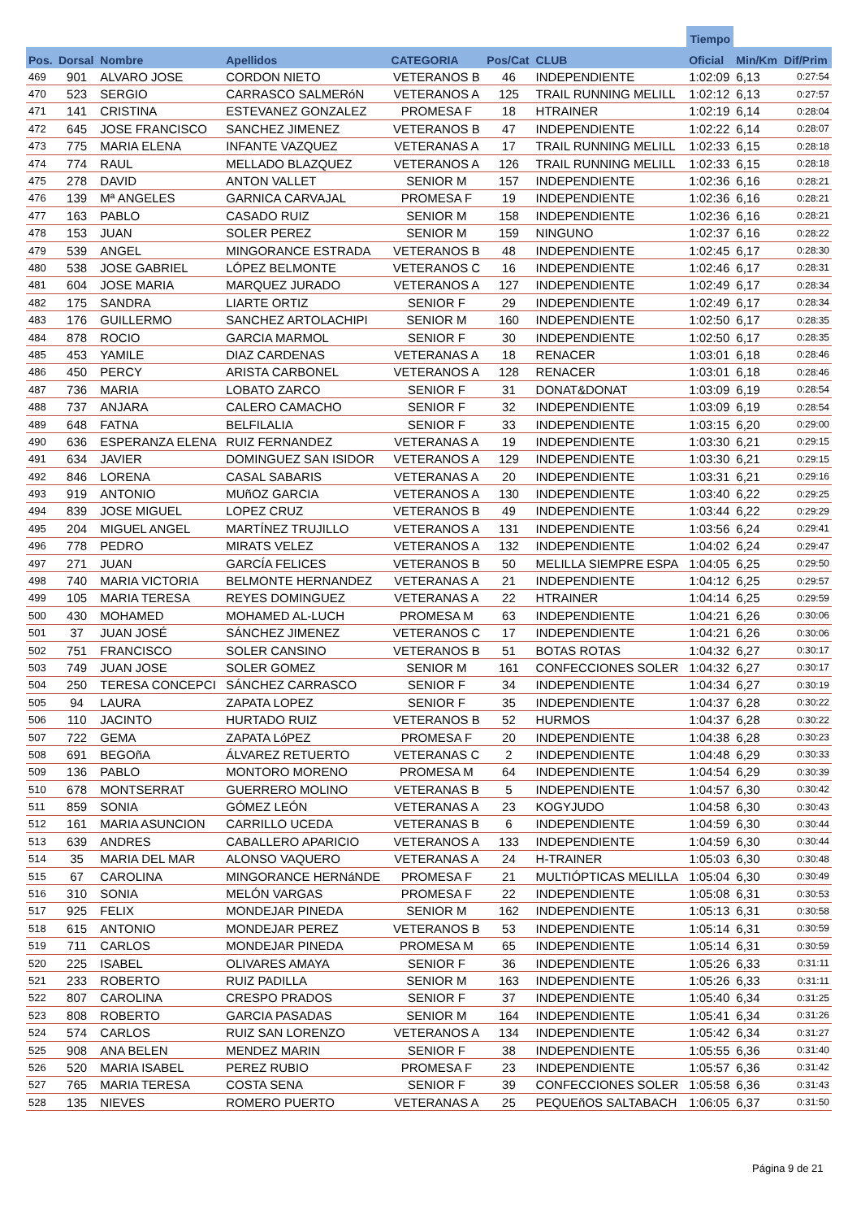| | | | | | | | Tiempo | | |
| --- | --- | --- | --- | --- | --- | --- | --- | --- | --- |
| Pos. | Dorsal | Nombre | Apellidos | CATEGORIA | Pos/Cat | CLUB | Oficial | Min/Km | Dif/Prim |
| 469 | 901 | ALVARO JOSE | CORDON NIETO | VETERANOS B | 46 | INDEPENDIENTE | 1:02:09 | 6,13 | 0:27:54 |
| 470 | 523 | SERGIO | CARRASCO SALMERóN | VETERANOS A | 125 | TRAIL RUNNING MELILL | 1:02:12 | 6,13 | 0:27:57 |
| 471 | 141 | CRISTINA | ESTEVANEZ GONZALEZ | PROMESA F | 18 | HTRAINER | 1:02:19 | 6,14 | 0:28:04 |
| 472 | 645 | JOSE FRANCISCO | SANCHEZ JIMENEZ | VETERANOS B | 47 | INDEPENDIENTE | 1:02:22 | 6,14 | 0:28:07 |
| 473 | 775 | MARIA ELENA | INFANTE VAZQUEZ | VETERANAS A | 17 | TRAIL RUNNING MELILL | 1:02:33 | 6,15 | 0:28:18 |
| 474 | 774 | RAUL | MELLADO BLAZQUEZ | VETERANOS A | 126 | TRAIL RUNNING MELILL | 1:02:33 | 6,15 | 0:28:18 |
| 475 | 278 | DAVID | ANTON VALLET | SENIOR M | 157 | INDEPENDIENTE | 1:02:36 | 6,16 | 0:28:21 |
| 476 | 139 | Mª ANGELES | GARNICA CARVAJAL | PROMESA F | 19 | INDEPENDIENTE | 1:02:36 | 6,16 | 0:28:21 |
| 477 | 163 | PABLO | CASADO RUIZ | SENIOR M | 158 | INDEPENDIENTE | 1:02:36 | 6,16 | 0:28:21 |
| 478 | 153 | JUAN | SOLER PEREZ | SENIOR M | 159 | NINGUNO | 1:02:37 | 6,16 | 0:28:22 |
| 479 | 539 | ANGEL | MINGORANCE ESTRADA | VETERANOS B | 48 | INDEPENDIENTE | 1:02:45 | 6,17 | 0:28:30 |
| 480 | 538 | JOSE GABRIEL | LÓPEZ BELMONTE | VETERANOS C | 16 | INDEPENDIENTE | 1:02:46 | 6,17 | 0:28:31 |
| 481 | 604 | JOSE MARIA | MARQUEZ JURADO | VETERANOS A | 127 | INDEPENDIENTE | 1:02:49 | 6,17 | 0:28:34 |
| 482 | 175 | SANDRA | LIARTE ORTIZ | SENIOR F | 29 | INDEPENDIENTE | 1:02:49 | 6,17 | 0:28:34 |
| 483 | 176 | GUILLERMO | SANCHEZ ARTOLACHIPI | SENIOR M | 160 | INDEPENDIENTE | 1:02:50 | 6,17 | 0:28:35 |
| 484 | 878 | ROCIO | GARCIA MARMOL | SENIOR F | 30 | INDEPENDIENTE | 1:02:50 | 6,17 | 0:28:35 |
| 485 | 453 | YAMILE | DIAZ CARDENAS | VETERANAS A | 18 | RENACER | 1:03:01 | 6,18 | 0:28:46 |
| 486 | 450 | PERCY | ARISTA CARBONEL | VETERANOS A | 128 | RENACER | 1:03:01 | 6,18 | 0:28:46 |
| 487 | 736 | MARIA | LOBATO ZARCO | SENIOR F | 31 | DONAT&DONAT | 1:03:09 | 6,19 | 0:28:54 |
| 488 | 737 | ANJARA | CALERO CAMACHO | SENIOR F | 32 | INDEPENDIENTE | 1:03:09 | 6,19 | 0:28:54 |
| 489 | 648 | FATNA | BELFILALIA | SENIOR F | 33 | INDEPENDIENTE | 1:03:15 | 6,20 | 0:29:00 |
| 490 | 636 | ESPERANZA ELENA | RUIZ FERNANDEZ | VETERANAS A | 19 | INDEPENDIENTE | 1:03:30 | 6,21 | 0:29:15 |
| 491 | 634 | JAVIER | DOMINGUEZ SAN ISIDOR | VETERANOS A | 129 | INDEPENDIENTE | 1:03:30 | 6,21 | 0:29:15 |
| 492 | 846 | LORENA | CASAL SABARIS | VETERANAS A | 20 | INDEPENDIENTE | 1:03:31 | 6,21 | 0:29:16 |
| 493 | 919 | ANTONIO | MUñOZ GARCIA | VETERANOS A | 130 | INDEPENDIENTE | 1:03:40 | 6,22 | 0:29:25 |
| 494 | 839 | JOSE MIGUEL | LOPEZ CRUZ | VETERANOS B | 49 | INDEPENDIENTE | 1:03:44 | 6,22 | 0:29:29 |
| 495 | 204 | MIGUEL ANGEL | MARTÍNEZ TRUJILLO | VETERANOS A | 131 | INDEPENDIENTE | 1:03:56 | 6,24 | 0:29:41 |
| 496 | 778 | PEDRO | MIRATS VELEZ | VETERANOS A | 132 | INDEPENDIENTE | 1:04:02 | 6,24 | 0:29:47 |
| 497 | 271 | JUAN | GARCÍA FELICES | VETERANOS B | 50 | MELILLA SIEMPRE ESPA | 1:04:05 | 6,25 | 0:29:50 |
| 498 | 740 | MARIA VICTORIA | BELMONTE HERNANDEZ | VETERANAS A | 21 | INDEPENDIENTE | 1:04:12 | 6,25 | 0:29:57 |
| 499 | 105 | MARIA TERESA | REYES DOMINGUEZ | VETERANAS A | 22 | HTRAINER | 1:04:14 | 6,25 | 0:29:59 |
| 500 | 430 | MOHAMED | MOHAMED AL-LUCH | PROMESA M | 63 | INDEPENDIENTE | 1:04:21 | 6,26 | 0:30:06 |
| 501 | 37 | JUAN JOSÉ | SÁNCHEZ JIMENEZ | VETERANOS C | 17 | INDEPENDIENTE | 1:04:21 | 6,26 | 0:30:06 |
| 502 | 751 | FRANCISCO | SOLER CANSINO | VETERANOS B | 51 | BOTAS ROTAS | 1:04:32 | 6,27 | 0:30:17 |
| 503 | 749 | JUAN JOSE | SOLER GOMEZ | SENIOR M | 161 | CONFECCIONES SOLER | 1:04:32 | 6,27 | 0:30:17 |
| 504 | 250 | TERESA CONCEPCI | SÁNCHEZ CARRASCO | SENIOR F | 34 | INDEPENDIENTE | 1:04:34 | 6,27 | 0:30:19 |
| 505 | 94 | LAURA | ZAPATA LOPEZ | SENIOR F | 35 | INDEPENDIENTE | 1:04:37 | 6,28 | 0:30:22 |
| 506 | 110 | JACINTO | HURTADO RUIZ | VETERANOS B | 52 | HURMOS | 1:04:37 | 6,28 | 0:30:22 |
| 507 | 722 | GEMA | ZAPATA LóPEZ | PROMESA F | 20 | INDEPENDIENTE | 1:04:38 | 6,28 | 0:30:23 |
| 508 | 691 | BEGOñA | ÁLVAREZ RETUERTO | VETERANAS C | 2 | INDEPENDIENTE | 1:04:48 | 6,29 | 0:30:33 |
| 509 | 136 | PABLO | MONTORO MORENO | PROMESA M | 64 | INDEPENDIENTE | 1:04:54 | 6,29 | 0:30:39 |
| 510 | 678 | MONTSERRAT | GUERRERO MOLINO | VETERANAS B | 5 | INDEPENDIENTE | 1:04:57 | 6,30 | 0:30:42 |
| 511 | 859 | SONIA | GÓMEZ LEÓN | VETERANAS A | 23 | KOGYJUDO | 1:04:58 | 6,30 | 0:30:43 |
| 512 | 161 | MARIA ASUNCION | CARRILLO UCEDA | VETERANAS B | 6 | INDEPENDIENTE | 1:04:59 | 6,30 | 0:30:44 |
| 513 | 639 | ANDRES | CABALLERO APARICIO | VETERANOS A | 133 | INDEPENDIENTE | 1:04:59 | 6,30 | 0:30:44 |
| 514 | 35 | MARIA DEL MAR | ALONSO VAQUERO | VETERANAS A | 24 | H-TRAINER | 1:05:03 | 6,30 | 0:30:48 |
| 515 | 67 | CAROLINA | MINGORANCE HERNáNDE | PROMESA F | 21 | MULTIÓPTICAS MELILLA | 1:05:04 | 6,30 | 0:30:49 |
| 516 | 310 | SONIA | MELÓN VARGAS | PROMESA F | 22 | INDEPENDIENTE | 1:05:08 | 6,31 | 0:30:53 |
| 517 | 925 | FELIX | MONDEJAR PINEDA | SENIOR M | 162 | INDEPENDIENTE | 1:05:13 | 6,31 | 0:30:58 |
| 518 | 615 | ANTONIO | MONDEJAR PEREZ | VETERANOS B | 53 | INDEPENDIENTE | 1:05:14 | 6,31 | 0:30:59 |
| 519 | 711 | CARLOS | MONDEJAR PINEDA | PROMESA M | 65 | INDEPENDIENTE | 1:05:14 | 6,31 | 0:30:59 |
| 520 | 225 | ISABEL | OLIVARES AMAYA | SENIOR F | 36 | INDEPENDIENTE | 1:05:26 | 6,33 | 0:31:11 |
| 521 | 233 | ROBERTO | RUIZ PADILLA | SENIOR M | 163 | INDEPENDIENTE | 1:05:26 | 6,33 | 0:31:11 |
| 522 | 807 | CAROLINA | CRESPO PRADOS | SENIOR F | 37 | INDEPENDIENTE | 1:05:40 | 6,34 | 0:31:25 |
| 523 | 808 | ROBERTO | GARCIA PASADAS | SENIOR M | 164 | INDEPENDIENTE | 1:05:41 | 6,34 | 0:31:26 |
| 524 | 574 | CARLOS | RUIZ SAN LORENZO | VETERANOS A | 134 | INDEPENDIENTE | 1:05:42 | 6,34 | 0:31:27 |
| 525 | 908 | ANA BELEN | MENDEZ MARIN | SENIOR F | 38 | INDEPENDIENTE | 1:05:55 | 6,36 | 0:31:40 |
| 526 | 520 | MARIA ISABEL | PEREZ RUBIO | PROMESA F | 23 | INDEPENDIENTE | 1:05:57 | 6,36 | 0:31:42 |
| 527 | 765 | MARIA TERESA | COSTA SENA | SENIOR F | 39 | CONFECCIONES SOLER | 1:05:58 | 6,36 | 0:31:43 |
| 528 | 135 | NIEVES | ROMERO PUERTO | VETERANAS A | 25 | PEQUEñOS SALTABACH | 1:06:05 | 6,37 | 0:31:50 |
Página 9 de 21